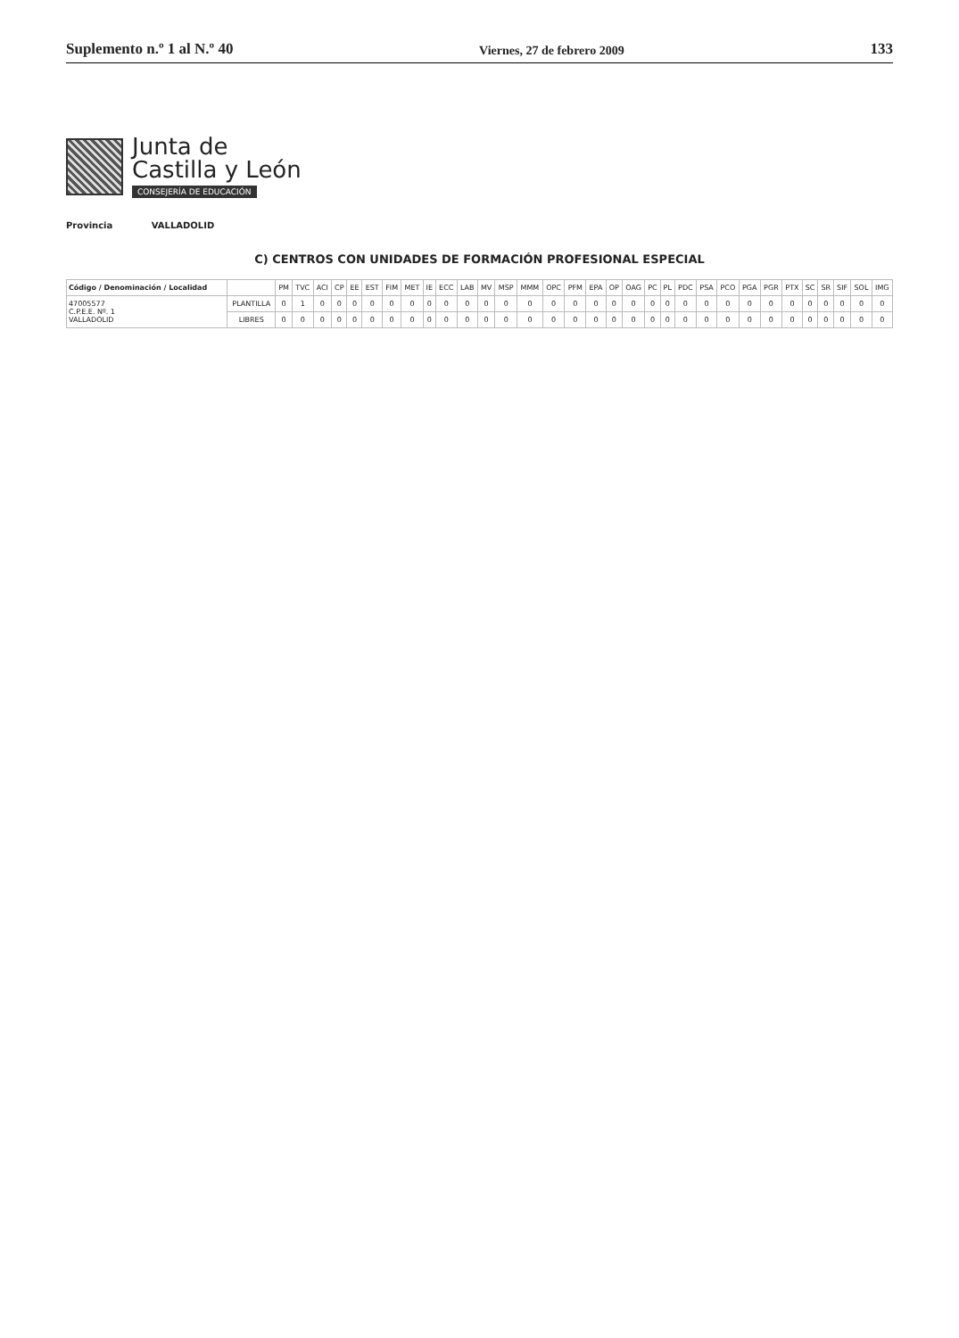Suplemento n.º 1 al N.º 40
Viernes, 27 de febrero 2009
133
Junta de
Castilla y León
CONSEJERÍA DE EDUCACIÓN
Provincia VALLADOLID
C) CENTROS CON UNIDADES DE FORMACIÓN PROFESIONAL ESPECIAL
| Código / Denominación / Localidad | | PM | TVC | ACI | CP | EE | EST | FIM | MET | IE | ECC | LAB | MV | MSP | MMM | OPC | PFM | EPA | OP | OAG | PC | PL | PDC | PSA | PCO | PGA | PGR | PTX | SC | SR | SIF | SOL | IMG |
| --- | --- | --- | --- | --- | --- | --- | --- | --- | --- | --- | --- | --- | --- | --- | --- | --- | --- | --- | --- | --- | --- | --- | --- | --- | --- | --- | --- | --- | --- | --- | --- | --- | --- |
| 47005577 C.P.E.E. Nº. 1 VALLADOLID | PLANTILLA | 0 | 1 | 0 | 0 | 0 | 0 | 0 | 0 | 0 | 0 | 0 | 0 | 0 | 0 | 0 | 0 | 0 | 0 | 0 | 0 | 0 | 0 | 0 | 0 | 0 | 0 | 0 | 0 | 0 | 0 | 0 | 0 |
| | LIBRES | 0 | 0 | 0 | 0 | 0 | 0 | 0 | 0 | 0 | 0 | 0 | 0 | 0 | 0 | 0 | 0 | 0 | 0 | 0 | 0 | 0 | 0 | 0 | 0 | 0 | 0 | 0 | 0 | 0 | 0 | 0 | 0 |